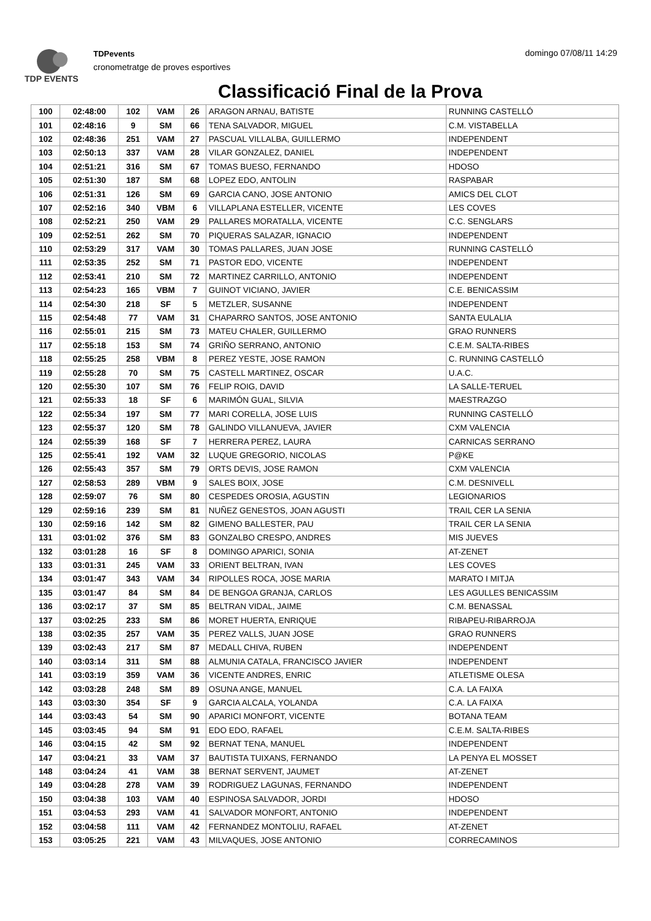TDP EVENTS
TDPevents
cronometratge de proves esportives
domingo 07/08/11 14:29
Classificació Final de la Prova
| 100 | 02:48:00 | 102 | VAM | 26 | ARAGON ARNAU, BATISTE | RUNNING CASTELLÓ |
| 101 | 02:48:16 | 9 | SM | 66 | TENA SALVADOR, MIGUEL | C.M. VISTABELLA |
| 102 | 02:48:36 | 251 | VAM | 27 | PASCUAL VILLALBA, GUILLERMO | INDEPENDENT |
| 103 | 02:50:13 | 337 | VAM | 28 | VILAR GONZALEZ, DANIEL | INDEPENDENT |
| 104 | 02:51:21 | 316 | SM | 67 | TOMAS BUESO, FERNANDO | HDOSO |
| 105 | 02:51:30 | 187 | SM | 68 | LOPEZ EDO, ANTOLIN | RASPABAR |
| 106 | 02:51:31 | 126 | SM | 69 | GARCIA CANO, JOSE ANTONIO | AMICS DEL CLOT |
| 107 | 02:52:16 | 340 | VBM | 6 | VILLAPLANA ESTELLER, VICENTE | LES COVES |
| 108 | 02:52:21 | 250 | VAM | 29 | PALLARES MORATALLA, VICENTE | C.C. SENGLARS |
| 109 | 02:52:51 | 262 | SM | 70 | PIQUERAS SALAZAR, IGNACIO | INDEPENDENT |
| 110 | 02:53:29 | 317 | VAM | 30 | TOMAS PALLARES, JUAN JOSE | RUNNING CASTELLÓ |
| 111 | 02:53:35 | 252 | SM | 71 | PASTOR EDO, VICENTE | INDEPENDENT |
| 112 | 02:53:41 | 210 | SM | 72 | MARTINEZ CARRILLO, ANTONIO | INDEPENDENT |
| 113 | 02:54:23 | 165 | VBM | 7 | GUINOT VICIANO, JAVIER | C.E. BENICASSIM |
| 114 | 02:54:30 | 218 | SF | 5 | METZLER, SUSANNE | INDEPENDENT |
| 115 | 02:54:48 | 77 | VAM | 31 | CHAPARRO SANTOS, JOSE ANTONIO | SANTA EULALIA |
| 116 | 02:55:01 | 215 | SM | 73 | MATEU CHALER, GUILLERMO | GRAO RUNNERS |
| 117 | 02:55:18 | 153 | SM | 74 | GRIÑO SERRANO, ANTONIO | C.E.M. SALTA-RIBES |
| 118 | 02:55:25 | 258 | VBM | 8 | PEREZ YESTE, JOSE RAMON | C. RUNNING CASTELLÓ |
| 119 | 02:55:28 | 70 | SM | 75 | CASTELL MARTINEZ, OSCAR | U.A.C. |
| 120 | 02:55:30 | 107 | SM | 76 | FELIP ROIG, DAVID | LA SALLE-TERUEL |
| 121 | 02:55:33 | 18 | SF | 6 | MARIMÓN GUAL, SILVIA | MAESTRAZGO |
| 122 | 02:55:34 | 197 | SM | 77 | MARI CORELLA, JOSE LUIS | RUNNING CASTELLÓ |
| 123 | 02:55:37 | 120 | SM | 78 | GALINDO VILLANUEVA, JAVIER | CXM VALENCIA |
| 124 | 02:55:39 | 168 | SF | 7 | HERRERA PEREZ, LAURA | CARNICAS SERRANO |
| 125 | 02:55:41 | 192 | VAM | 32 | LUQUE GREGORIO, NICOLAS | P@KE |
| 126 | 02:55:43 | 357 | SM | 79 | ORTS DEVIS, JOSE RAMON | CXM VALENCIA |
| 127 | 02:58:53 | 289 | VBM | 9 | SALES BOIX, JOSE | C.M. DESNIVELL |
| 128 | 02:59:07 | 76 | SM | 80 | CESPEDES OROSIA, AGUSTIN | LEGIONARIOS |
| 129 | 02:59:16 | 239 | SM | 81 | NUÑEZ GENESTOS, JOAN AGUSTI | TRAIL CER LA SENIA |
| 130 | 02:59:16 | 142 | SM | 82 | GIMENO BALLESTER, PAU | TRAIL CER LA SENIA |
| 131 | 03:01:02 | 376 | SM | 83 | GONZALBO CRESPO, ANDRES | MIS JUEVES |
| 132 | 03:01:28 | 16 | SF | 8 | DOMINGO APARICI, SONIA | AT-ZENET |
| 133 | 03:01:31 | 245 | VAM | 33 | ORIENT BELTRAN, IVAN | LES COVES |
| 134 | 03:01:47 | 343 | VAM | 34 | RIPOLLES ROCA, JOSE MARIA | MARATO I MITJA |
| 135 | 03:01:47 | 84 | SM | 84 | DE BENGOA GRANJA, CARLOS | LES AGULLES BENICASSIM |
| 136 | 03:02:17 | 37 | SM | 85 | BELTRAN VIDAL, JAIME | C.M. BENASSAL |
| 137 | 03:02:25 | 233 | SM | 86 | MORET HUERTA, ENRIQUE | RIBAPEU-RIBARROJA |
| 138 | 03:02:35 | 257 | VAM | 35 | PEREZ VALLS, JUAN JOSE | GRAO RUNNERS |
| 139 | 03:02:43 | 217 | SM | 87 | MEDALL CHIVA, RUBEN | INDEPENDENT |
| 140 | 03:03:14 | 311 | SM | 88 | ALMUNIA CATALA, FRANCISCO JAVIER | INDEPENDENT |
| 141 | 03:03:19 | 359 | VAM | 36 | VICENTE ANDRES, ENRIC | ATLETISME OLESA |
| 142 | 03:03:28 | 248 | SM | 89 | OSUNA ANGE, MANUEL | C.A. LA FAIXA |
| 143 | 03:03:30 | 354 | SF | 9 | GARCIA ALCALA, YOLANDA | C.A. LA FAIXA |
| 144 | 03:03:43 | 54 | SM | 90 | APARICI MONFORT, VICENTE | BOTANA TEAM |
| 145 | 03:03:45 | 94 | SM | 91 | EDO EDO, RAFAEL | C.E.M. SALTA-RIBES |
| 146 | 03:04:15 | 42 | SM | 92 | BERNAT TENA, MANUEL | INDEPENDENT |
| 147 | 03:04:21 | 33 | VAM | 37 | BAUTISTA TUIXANS, FERNANDO | LA PENYA EL MOSSET |
| 148 | 03:04:24 | 41 | VAM | 38 | BERNAT SERVENT, JAUMET | AT-ZENET |
| 149 | 03:04:28 | 278 | VAM | 39 | RODRIGUEZ LAGUNAS, FERNANDO | INDEPENDENT |
| 150 | 03:04:38 | 103 | VAM | 40 | ESPINOSA SALVADOR, JORDI | HDOSO |
| 151 | 03:04:53 | 293 | VAM | 41 | SALVADOR MONFORT, ANTONIO | INDEPENDENT |
| 152 | 03:04:58 | 111 | VAM | 42 | FERNANDEZ MONTOLIU, RAFAEL | AT-ZENET |
| 153 | 03:05:25 | 221 | VAM | 43 | MILVAQUES, JOSE ANTONIO | CORRECAMINOS |